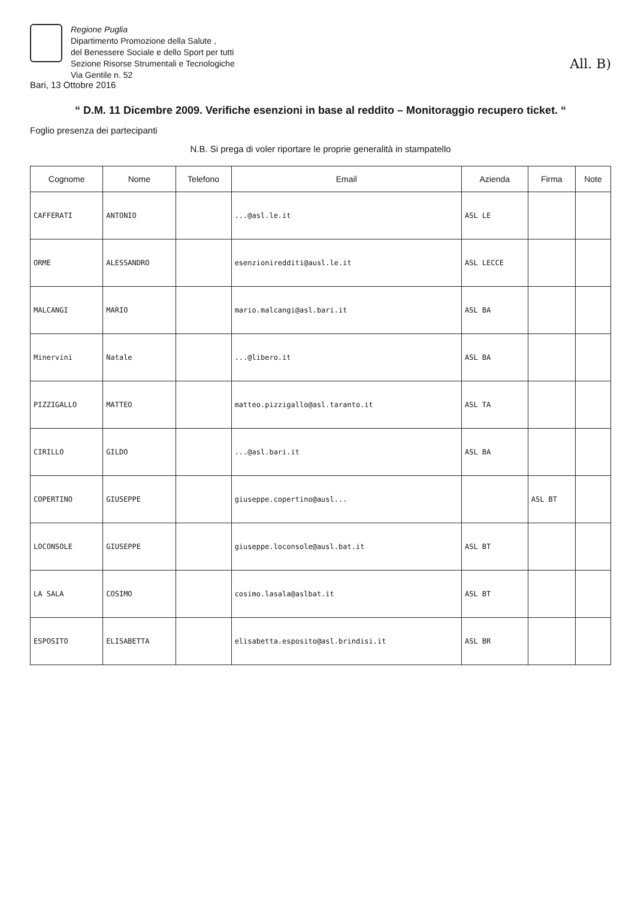Regione Puglia
Dipartimento Promozione della Salute ,
del Benessere Sociale e dello Sport per tutti
Sezione Risorse Strumentali e Tecnologiche
Via Gentile n. 52
All. B)
Bari, 13 Ottobre 2016
“ D.M. 11 Dicembre 2009. Verifiche esenzioni in base al reddito – Monitoraggio recupero ticket. “
Foglio presenza dei partecipanti
N.B. Si prega di voler riportare le proprie generalità in stampatello
| Cognome | Nome | Telefono | Email | Azienda | Firma | Note |
| --- | --- | --- | --- | --- | --- | --- |
| CAFFERATI | ANTONIO | | ...@asl.le.it | ASL LE | | |
| ORME | ALESSANDRO | | esenzioniredditi@ausl.le.it | ASL LECCE | | |
| MALCANGI | MARIO | | mario.malcangi@asl.bari.it | ASL BA | | |
| Minervini | Natale | | ...@libero.it | ASL BA | | |
| PIZZIGALLO | MATTEO | | matteo.pizzigallo@asl.taranto.it | ASL TA | | |
| CIRILLO | GILDO | | ...@asl.bari.it | ASL BA | | |
| COPERTINO | GIUSEPPE | | giuseppe.copertino@ausl... | | ASL BT | |
| LOCONSOLE | GIUSEPPE | | giuseppe.loconsole@ausl.bat.it | ASL BT | | |
| LA SALA | COSIMO | | cosimo.lasala@aslbat.it | ASL BT | | |
| ESPOSITO | ELISABETTA | | elisabetta.esposito@asl.brindisi.it | ASL BR | | |